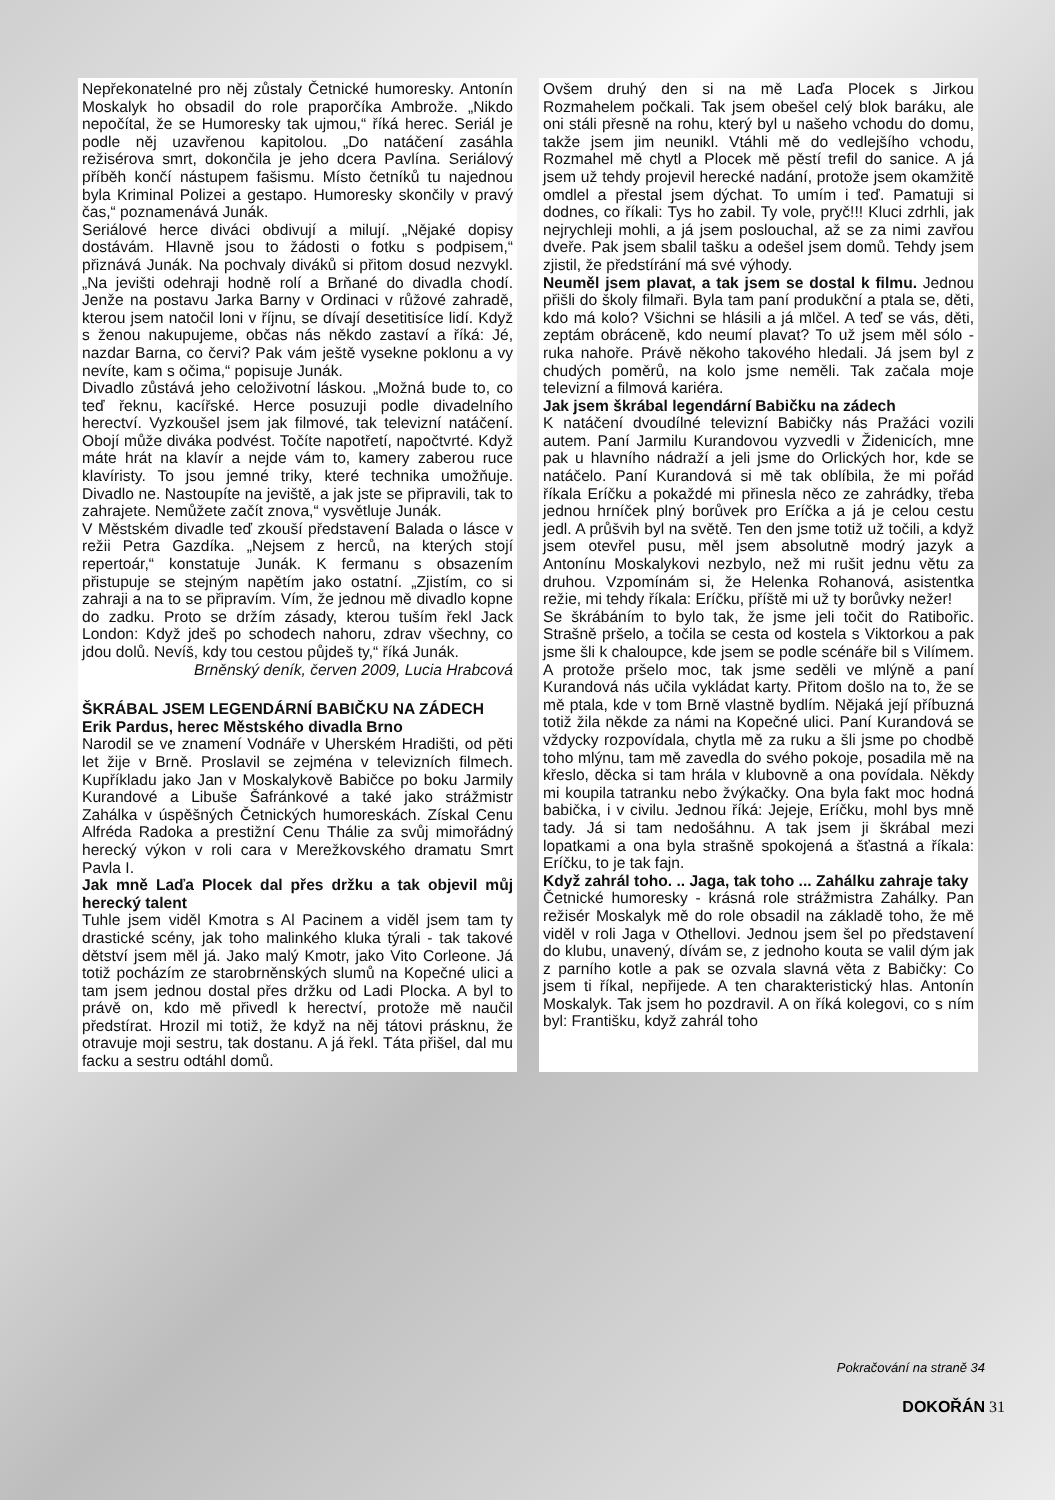Nepřekonatelné pro něj zůstaly Četnické humoresky. Antonín Moskalyk ho obsadil do role praporčíka Ambrože. „Nikdo nepočítal, že se Humoresky tak ujmou,“ říká herec. Seriál je podle něj uzavřenou kapitolou. „Do natáčení zasáhla režisérova smrt, dokončila je jeho dcera Pavlína. Seriálový příběh končí nástupem fašismu. Místo četníků tu najednou byla Kriminal Polizei a gestapo. Humoresky skončily v pravý čas,“ poznamenává Junák.
Seriálové herce diváci obdivují a milují. „Nějaké dopisy dostávám. Hlavně jsou to žádosti o fotku s podpisem,“ přiznává Junák. Na pochvaly diváků si přitom dosud nezvykl. „Na jevišti odehraji hodně rolí a Brňané do divadla chodí. Jenže na postavu Jarka Barny v Ordinaci v růžové zahradě, kterou jsem natočil loni v říjnu, se dívají desetitisíce lidí. Když s ženou nakupujeme, občas nás někdo zastaví a říká: Jé, nazdar Barna, co červi? Pak vám ještě vysekne poklonu a vy nevíte, kam s očima,“ popisuje Junák.
Divadlo zůstává jeho celoživotní láskou. „Možná bude to, co teď řeknu, kacířské. Herce posuzuji podle divadelního herectví. Vyzkoušel jsem jak filmové, tak televizní natáčení. Obojí může diváka podvést. Točíte napotřetí, napočtvrté. Když máte hrát na klavír a nejde vám to, kamery zaberou ruce klavíristy. To jsou jemné triky, které technika umožňuje. Divadlo ne. Nastoupíte na jeviště, a jak jste se připravili, tak to zahrajete. Nemůžete začít znova,“ vysvětluje Junák.
V Městském divadle teď zkouší představení Balada o lásce v režii Petra Gazdíka. „Nejsem z herců, na kterých stojí repertoár,“ konstatuje Junák. K fermanu s obsazením přistupuje se stejným napětím jako ostatní. „Zjistím, co si zahraji a na to se připravím. Vím, že jednou mě divadlo kopne do zadku. Proto se držím zásady, kterou tuším řekl Jack London: Když jdeš po schodech nahoru, zdrav všechny, co jdou dolů. Nevíš, kdy tou cestou půjdeš ty,“ říká Junák.
Brněnský deník, červen 2009, Lucia Hrabcová
ŠKRÁBAL JSEM LEGENDÁRNÍ BABIČKU NA ZÁDECH
Erik Pardus, herec Městského divadla Brno
Narodil se ve znamení Vodnáře v Uherském Hradišti, od pěti let žije v Brně. Proslavil se zejména v televizních filmech. Kupříkladu jako Jan v Moskalykově Babičce po boku Jarmily Kurandové a Libuše Šafránkové a také jako strážmistr Zahálka v úspěšných Četnických humoreskách. Získal Cenu Alfréda Radoka a prestižní Cenu Thálie za svůj mimořádný herecký výkon v roli cara v Merežkovského dramatu Smrt Pavla I.
Jak mně Laďa Plocek dal přes držku a tak objevil můj herecký talent
Tuhle jsem viděl Kmotra s Al Pacinem a viděl jsem tam ty drastické scény, jak toho malinkého kluka týrali - tak takové dětství jsem měl já. Jako malý Kmotr, jako Vito Corleone. Já totiž pocházím ze starobrněnských slumů na Kopečné ulici a tam jsem jednou dostal přes držku od Ladi Plocka. A byl to právě on, kdo mě přivedl k herectví, protože mě naučil předstírat. Hrozil mi totiž, že když na něj tátovi prásknu, že otravuje moji sestru, tak dostanu. A já řekl. Táta přišel, dal mu facku a sestru odtáhl domů.
Ovšem druhý den si na mě Laďa Plocek s Jirkou Rozmahelem počkali. Tak jsem obešel celý blok baráku, ale oni stáli přesně na rohu, který byl u našeho vchodu do domu, takže jsem jim neunikl. Vtáhli mě do vedlejšího vchodu, Rozmahel mě chytl a Plocek mě pěstí trefil do sanice. A já jsem už tehdy projevil herecké nadání, protože jsem okamžitě omdlel a přestal jsem dýchat. To umím i teď. Pamatuji si dodnes, co říkali: Tys ho zabil. Ty vole, pryč!!! Kluci zdrhli, jak nejrychleji mohli, a já jsem poslouchal, až se za nimi zavřou dveře. Pak jsem sbalil tašku a odešel jsem domů. Tehdy jsem zjistil, že předstírání má své výhody.
Neuměl jsem plavat, a tak jsem se dostal k filmu. Jednou přišli do školy filmaři. Byla tam paní produkční a ptala se, děti, kdo má kolo? Všichni se hlásili a já mlčel. A teď se vás, děti, zeptám obráceně, kdo neumí plavat? To už jsem měl sólo - ruka nahoře. Právě někoho takového hledali. Já jsem byl z chudých poměrů, na kolo jsme neměli. Tak začala moje televizní a filmová kariéra.
Jak jsem škrábal legendární Babičku na zádech
K natáčení dvoudílné televizní Babičky nás Pražáci vozili autem. Paní Jarmilu Kurandovou vyzvedli v Židenicích, mne pak u hlavního nádraží a jeli jsme do Orlických hor, kde se natáčelo. Paní Kurandová si mě tak oblíbila, že mi pořád říkala Eríčku a pokaždé mi přinesla něco ze zahrádky, třeba jednou hrníček plný borůvek pro Eríčka a já je celou cestu jedl. A průšvih byl na světě. Ten den jsme totiž už točili, a když jsem otevřel pusu, měl jsem absolutně modrý jazyk a Antonínu Moskalykovi nezbylo, než mi rušit jednu větu za druhou. Vzpomínám si, že Helenka Rohanová, asistentka režie, mi tehdy říkala: Eríčku, příště mi už ty borůvky nežer!
Se škrábáním to bylo tak, že jsme jeli točit do Ratibořic. Strašně pršelo, a točila se cesta od kostela s Viktorkou a pak jsme šli k chaloupce, kde jsem se podle scénáře bil s Vilímem. A protože pršelo moc, tak jsme seděli ve mlýně a paní Kurandová nás učila vykládat karty. Přitom došlo na to, že se mě ptala, kde v tom Brně vlastně bydlím. Nějaká její příbuzná totiž žila někde za námi na Kopečné ulici. Paní Kurandová se vždycky rozpovídala, chytla mě za ruku a šli jsme po chodbě toho mlýnu, tam mě zavedla do svého pokoje, posadila mě na křeslo, děcka si tam hrála v klubovně a ona povídala. Někdy mi koupila tatranku nebo žvýkačky. Ona byla fakt moc hodná babička, i v civilu. Jednou říká: Jejeje, Eríčku, mohl bys mně tady. Já si tam nedošáhnu. A tak jsem ji škrábal mezi lopatkami a ona byla strašně spokojená a šťastná a říkala: Eríčku, to je tak fajn.
Když zahrál toho. .. Jaga, tak toho ... Zahálku zahraje taky
Četnické humoresky - krásná role strážmistra Zahálky. Pan režisér Moskalyk mě do role obsadil na základě toho, že mě viděl v roli Jaga v Othellovi. Jednou jsem šel po představení do klubu, unavený, dívám se, z jednoho kouta se valil dým jak z parního kotle a pak se ozvala slavná věta z Babičky: Co jsem ti říkal, nepřijede. A ten charakteristický hlas. Antonín Moskalyk. Tak jsem ho pozdravil. A on říká kolegovi, co s ním byl: Františku, když zahrál toho
Pokračování na straně 34
DOKOŘÁN 31